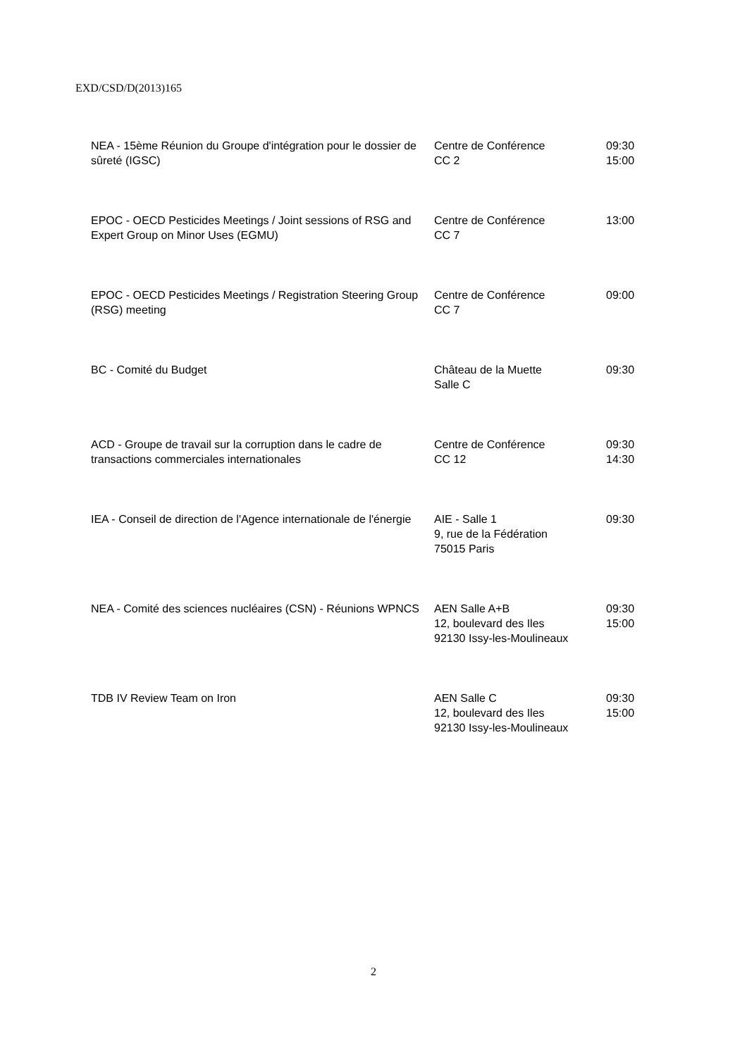EXD/CSD/D(2013)165
| NEA - 15ème Réunion du Groupe d'intégration pour le dossier de sûreté (IGSC) | Centre de Conférence CC 2 | 09:30 15:00 |
| EPOC - OECD Pesticides Meetings / Joint sessions of RSG and Expert Group on Minor Uses (EGMU) | Centre de Conférence CC 7 | 13:00 |
| EPOC - OECD Pesticides Meetings / Registration Steering Group (RSG) meeting | Centre de Conférence CC 7 | 09:00 |
| BC - Comité du Budget | Château de la Muette Salle C | 09:30 |
| ACD - Groupe de travail sur la corruption dans le cadre de transactions commerciales internationales | Centre de Conférence CC 12 | 09:30 14:30 |
| IEA - Conseil de direction de l'Agence internationale de l'énergie | AIE - Salle 1 9, rue de la Fédération 75015 Paris | 09:30 |
| NEA - Comité des sciences nucléaires (CSN) - Réunions WPNCS | AEN Salle A+B 12, boulevard des Iles 92130 Issy-les-Moulineaux | 09:30 15:00 |
| TDB IV Review Team on Iron | AEN Salle C 12, boulevard des Iles 92130 Issy-les-Moulineaux | 09:30 15:00 |
2